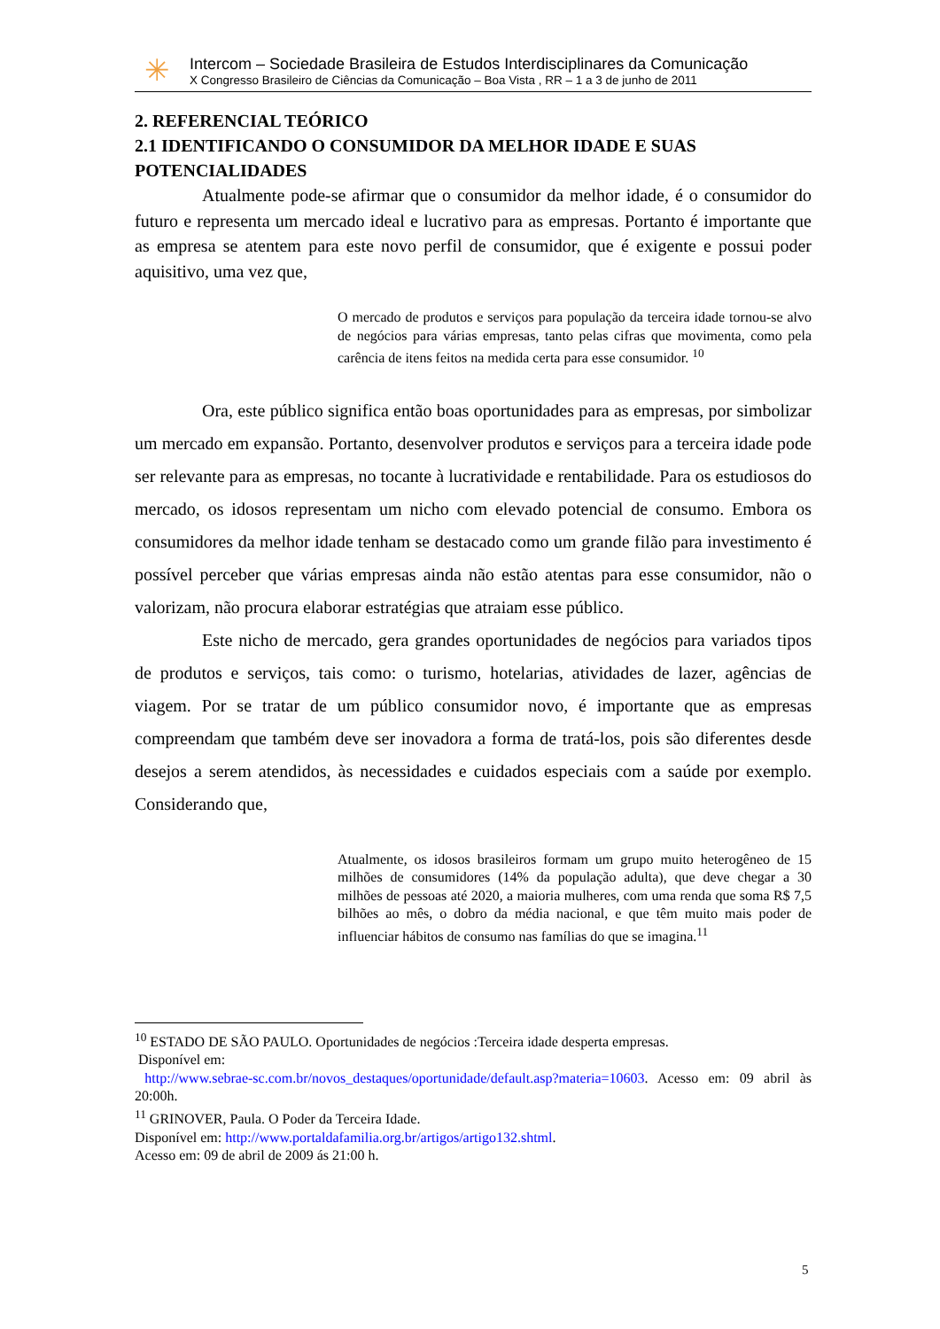✳
Intercom – Sociedade Brasileira de Estudos Interdisciplinares da Comunicação
X Congresso Brasileiro de Ciências da Comunicação – Boa Vista , RR – 1 a 3 de junho de 2011
2. REFERENCIAL TEÓRICO
2.1 IDENTIFICANDO O CONSUMIDOR DA MELHOR IDADE E SUAS POTENCIALIDADES
Atualmente pode-se afirmar que o consumidor da melhor idade, é o consumidor do futuro e representa um mercado ideal e lucrativo para as empresas. Portanto é importante que as empresa se atentem para este novo perfil de consumidor, que é exigente e possui poder aquisitivo, uma vez que,
O mercado de produtos e serviços para população da terceira idade tornou-se alvo de negócios para várias empresas, tanto pelas cifras que movimenta, como pela carência de itens feitos na medida certa para esse consumidor. <sup>10</sup>
Ora, este público significa então boas oportunidades para as empresas, por simbolizar um mercado em expansão. Portanto, desenvolver produtos e serviços para a terceira idade pode ser relevante para as empresas, no tocante à lucratividade e rentabilidade. Para os estudiosos do mercado, os idosos representam um nicho com elevado potencial de consumo. Embora os consumidores da melhor idade tenham se destacado como um grande filão para investimento é possível perceber que várias empresas ainda não estão atentas para esse consumidor, não o valorizam, não procura elaborar estratégias que atraiam esse público.
Este nicho de mercado, gera grandes oportunidades de negócios para variados tipos de produtos e serviços, tais como: o turismo, hotelarias, atividades de lazer, agências de viagem. Por se tratar de um público consumidor novo, é importante que as empresas compreendam que também deve ser inovadora a forma de tratá-los, pois são diferentes desde desejos a serem atendidos, às necessidades e cuidados especiais com a saúde por exemplo. Considerando que,
Atualmente, os idosos brasileiros formam um grupo muito heterogêneo de 15 milhões de consumidores (14% da população adulta), que deve chegar a 30 milhões de pessoas até 2020, a maioria mulheres, com uma renda que soma R$ 7,5 bilhões ao mês, o dobro da média nacional, e que têm muito mais poder de influenciar hábitos de consumo nas famílias do que se imagina.<sup>11</sup>
<sup>10</sup> ESTADO DE SÃO PAULO. Oportunidades de negócios :Terceira idade desperta empresas.
Disponível em:
http://www.sebrae-sc.com.br/novos_destaques/oportunidade/default.asp?materia=10603. Acesso em: 09 abril às 20:00h.
<sup>11</sup> GRINOVER, Paula. O Poder da Terceira Idade.
Disponível em: http://www.portaldafamilia.org.br/artigos/artigo132.shtml.
Acesso em: 09 de abril de 2009 ás 21:00 h.
5